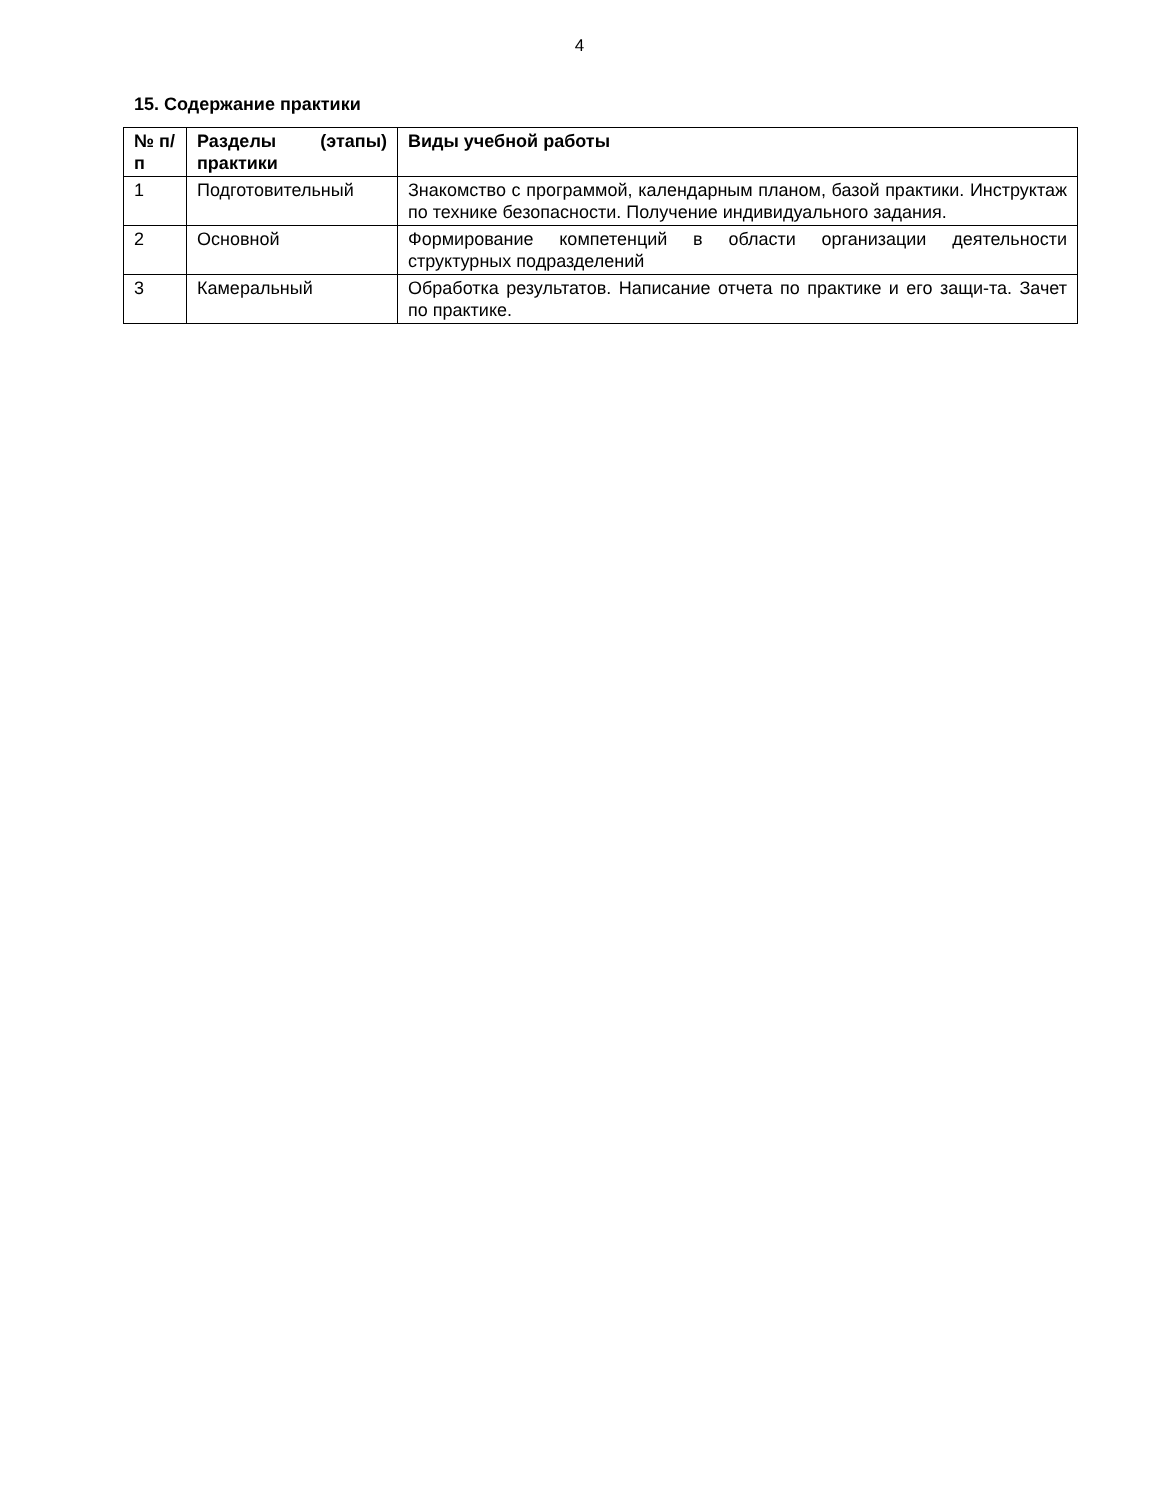4
15. Содержание практики
| № п/п | Разделы (этапы) практики | Виды учебной работы |
| --- | --- | --- |
| 1 | Подготовительный | Знакомство с программой, календарным планом, базой практики. Инструктаж по технике безопасности. Получение индивидуального задания. |
| 2 | Основной | Формирование компетенций в области организации деятельности структурных подразделений |
| 3 | Камеральный | Обработка результатов. Написание отчета по практике и его защи-та. Зачет по практике. |